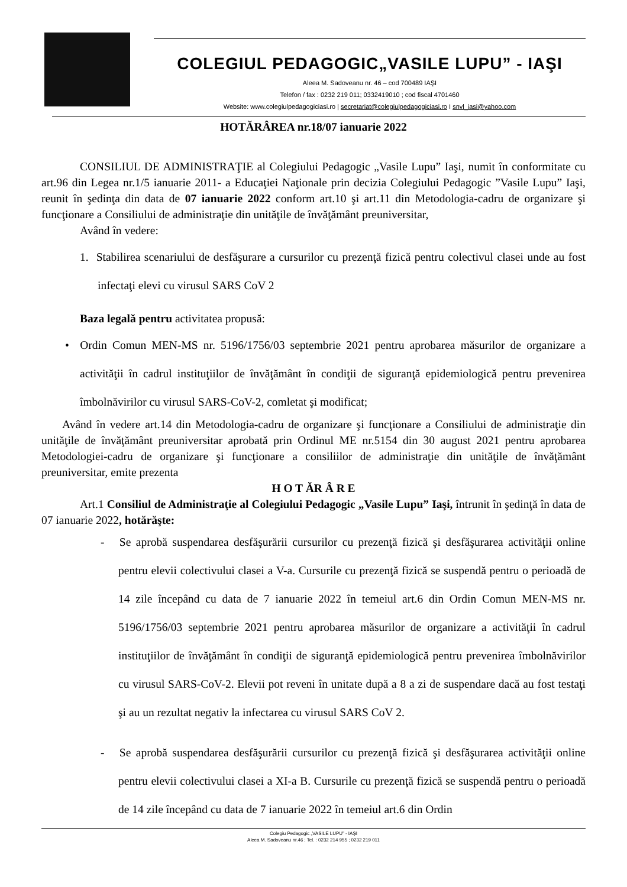COLEGIUL PEDAGOGIC„VASILE LUPU” - IAŞI
Aleea M. Sadoveanu nr. 46 – cod 700489 IAŞI
Telefon / fax : 0232 219 011; 0332419010 ; cod fiscal 4701460
Website: www.colegiulpedagogiciasi.ro | secretariat@colegiulpedagogiciasi.ro I snvl_iasi@yahoo.com
HOTĂRÂREA nr.18/07 ianuarie 2022
CONSILIUL DE ADMINISTRAŢIE al Colegiului Pedagogic „Vasile Lupu” Iaşi, numit în conformitate cu art.96 din Legea nr.1/5 ianuarie 2011- a Educaţiei Naţionale prin decizia Colegiului Pedagogic ”Vasile Lupu” Iaşi, reunit în şedinţa din data de 07 ianuarie 2022 conform art.10 şi art.11 din Metodologia-cadru de organizare şi funcţionare a Consiliului de administraţie din unităţile de învăţământ preuniversitar,
Având în vedere:
1. Stabilirea scenariului de desfăşurare a cursurilor cu prezenţă fizică pentru colectivul clasei unde au fost infectaţi elevi cu virusul SARS CoV 2
Baza legală pentru activitatea propusă:
• Ordin Comun MEN-MS nr. 5196/1756/03 septembrie 2021 pentru aprobarea măsurilor de organizare a activităţii în cadrul instituţiilor de învăţământ în condiţii de siguranţă epidemiologică pentru prevenirea îmbolnăvirilor cu virusul SARS-CoV-2, comletat şi modificat;
Având în vedere art.14 din Metodologia-cadru de organizare şi funcţionare a Consiliului de administraţie din unităţile de învăţământ preuniversitar aprobată prin Ordinul ME nr.5154 din 30 august 2021 pentru aprobarea Metodologiei-cadru de organizare şi funcţionare a consiliilor de administraţie din unităţile de învăţământ preuniversitar, emite prezenta
H O T ĂR Â R E
Art.1 Consiliul de Administraţie al Colegiului Pedagogic „Vasile Lupu” Iaşi, întrunit în şedinţă în data de 07 ianuarie 2022, hotărăşte:
- Se aprobă suspendarea desfăşurării cursurilor cu prezenţă fizică şi desfăşurarea activităţii online pentru elevii colectivului clasei a V-a. Cursurile cu prezenţă fizică se suspendă pentru o perioadă de 14 zile începând cu data de 7 ianuarie 2022 în temeiul art.6 din Ordin Comun MEN-MS nr. 5196/1756/03 septembrie 2021 pentru aprobarea măsurilor de organizare a activităţii în cadrul instituţiilor de învăţământ în condiţii de siguranţă epidemiologică pentru prevenirea îmbolnăvirilor cu virusul SARS-CoV-2. Elevii pot reveni în unitate după a 8 a zi de suspendare dacă au fost testaţi şi au un rezultat negativ la infectarea cu virusul SARS CoV 2.
- Se aprobă suspendarea desfăşurării cursurilor cu prezenţă fizică şi desfăşurarea activităţii online pentru elevii colectivului clasei a XI-a B. Cursurile cu prezenţă fizică se suspendă pentru o perioadă de 14 zile începând cu data de 7 ianuarie 2022 în temeiul art.6 din Ordin
Colegiu Pedagogic „VASILE LUPU” - IAŞI
Aleea M. Sadoveanu nr.46 ; Tel. : 0232 214 955 ; 0232 219 011